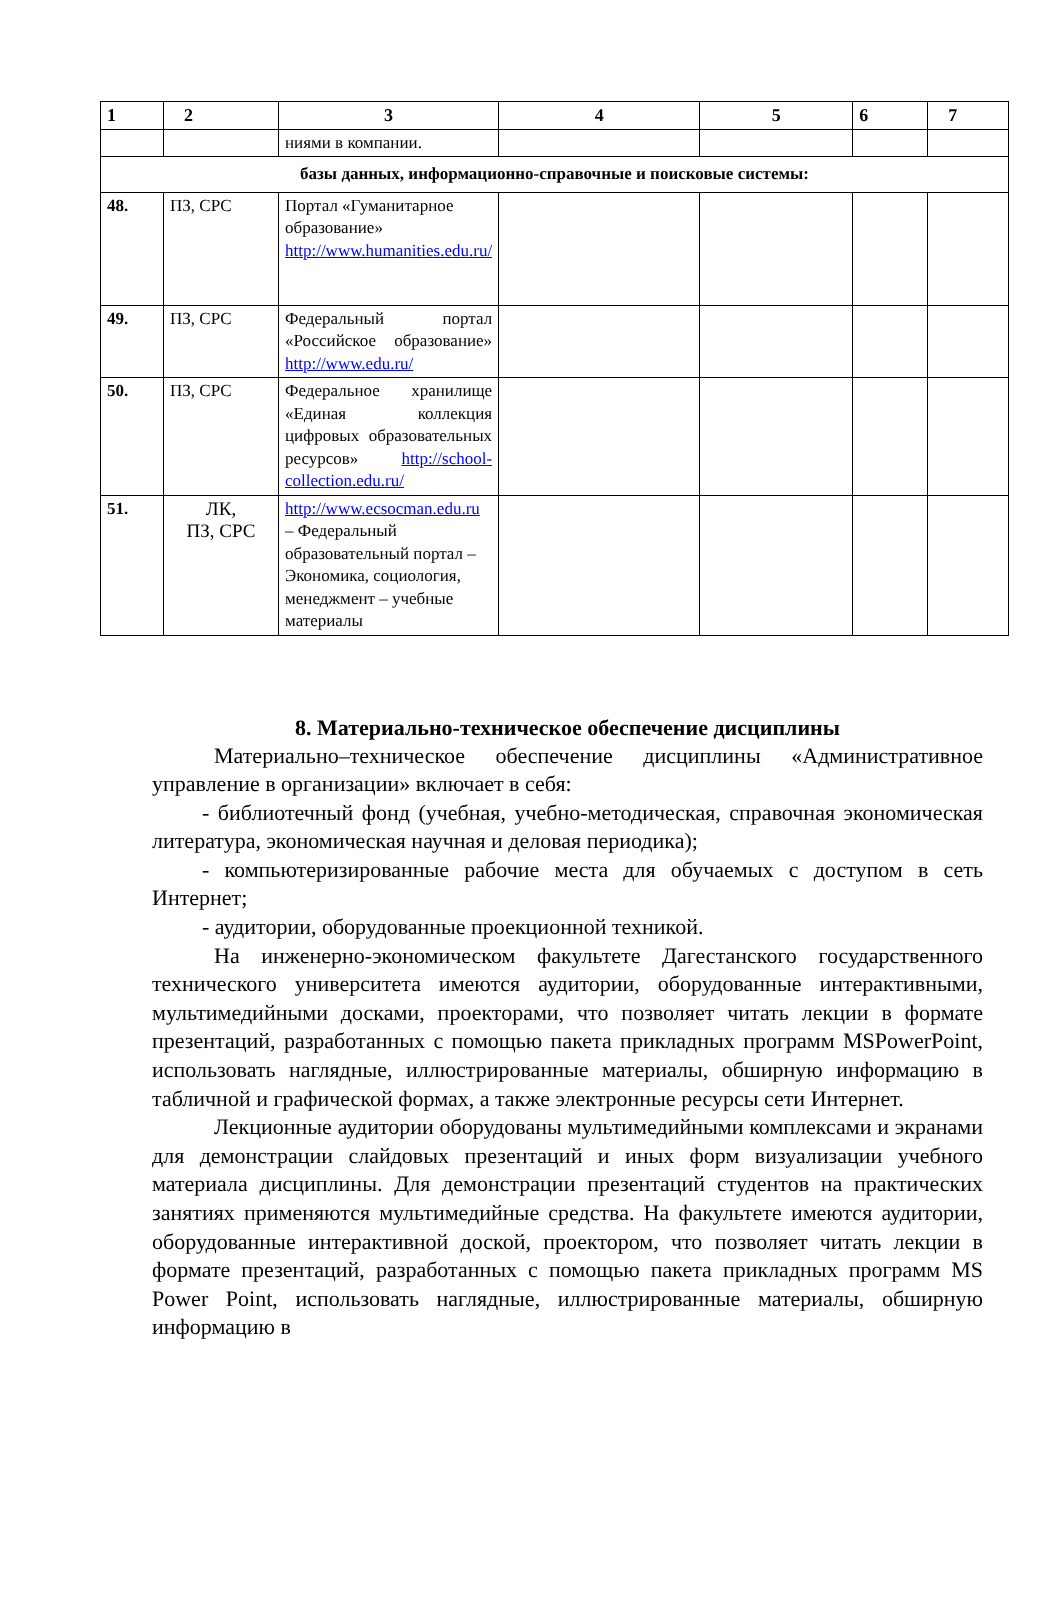| 1 | 2 | 3 | 4 | 5 | 6 | 7 |
| --- | --- | --- | --- | --- | --- | --- |
| | | ниями в компании. | | | | |
| базы данных, информационно-справочные и поисковые системы: | | | | | | |
| 48. | ПЗ, СРС | Портал «Гуманитарное образование» http://www.humanities.edu.ru/ | | | | |
| 49. | ПЗ, СРС | Федеральный портал «Российское образование» http://www.edu.ru/ | | | | |
| 50. | ПЗ, СРС | Федеральное хранилище «Единая коллекция цифровых образовательных ресурсов» http://school-collection.edu.ru/ | | | | |
| 51. | ЛК, ПЗ, СРС | http://www.ecsocman.edu.ru – Федеральный образовательный портал – Экономика, социология, менеджмент – учебные материалы | | | | |
8. Материально-техническое обеспечение дисциплины
Материально–техническое обеспечение дисциплины «Административное управление в организации» включает в себя:
- библиотечный фонд (учебная, учебно-методическая, справочная экономическая литература, экономическая научная и деловая периодика);
- компьютеризированные рабочие места для обучаемых с доступом в сеть Интернет;
- аудитории, оборудованные проекционной техникой.
На инженерно-экономическом факультете Дагестанского государственного технического университета имеются аудитории, оборудованные интерактивными, мультимедийными досками, проекторами, что позволяет читать лекции в формате презентаций, разработанных с помощью пакета прикладных программ MSPowerPoint, использовать наглядные, иллюстрированные материалы, обширную информацию в табличной и графической формах, а также электронные ресурсы сети Интернет.
Лекционные аудитории оборудованы мультимедийными комплексами и экранами для демонстрации слайдовых презентаций и иных форм визуализации учебного материала дисциплины. Для демонстрации презентаций студентов на практических занятиях применяются мультимедийные средства. На факультете имеются аудитории, оборудованные интерактивной доской, проектором, что позволяет читать лекции в формате презентаций, разработанных с помощью пакета прикладных программ MS Power Point, использовать наглядные, иллюстрированные материалы, обширную информацию в